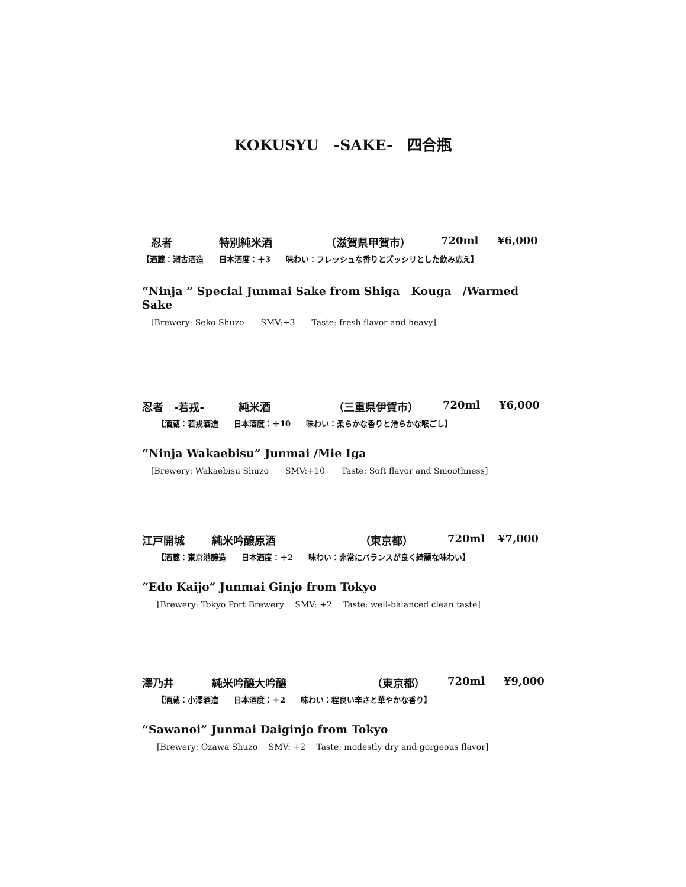KOKUSYU　-SAKE-　四合瓶
忍者 特別純米酒 （滋賀県甲賀市） 720ml ¥6,000
【酒蔵：瀬古酒造　　日本酒度：＋3　　味わい：フレッシュな香りとズッシリとした飲み応え】
“Ninja ” Special Junmai Sake from Shiga　Kouga　/Warmed Sake
[Brewery: Seko Shuzo　　SMV:+3　　Taste: fresh flavor and heavy]
忍者　-若戎- 純米酒 （三重県伊賀市） 720ml ¥6,000
【酒蔵：若戎酒造　　日本酒度：＋10　　味わい：柔らかな香りと滑らかな喉ごし】
“Ninja Wakaebisu” Junmai /Mie Iga
[Brewery: Wakaebisu Shuzo　　SMV:+10　　Taste: Soft flavor and Smoothness]
江戸開城 純米吟醸原酒 （東京都） 720ml ¥7,000
【酒蔵：東京港醸造　　日本酒度：＋2　　味わい：非常にバランスが良く綺麗な味わい】
“Edo Kaijo” Junmai Ginjo from Tokyo
[Brewery: Tokyo Port Brewery　 SMV: +2　 Taste: well-balanced clean taste]
澤乃井 純米吟醸大吟醸 （東京都） 720ml ¥9,000
【酒蔵：小澤酒造　　日本酒度：＋2　　味わい：程良い辛さと華やかな香り】
“Sawanoi” Junmai Daiginjo from Tokyo
[Brewery: Ozawa Shuzo　 SMV: +2　 Taste: modestly dry and gorgeous flavor]